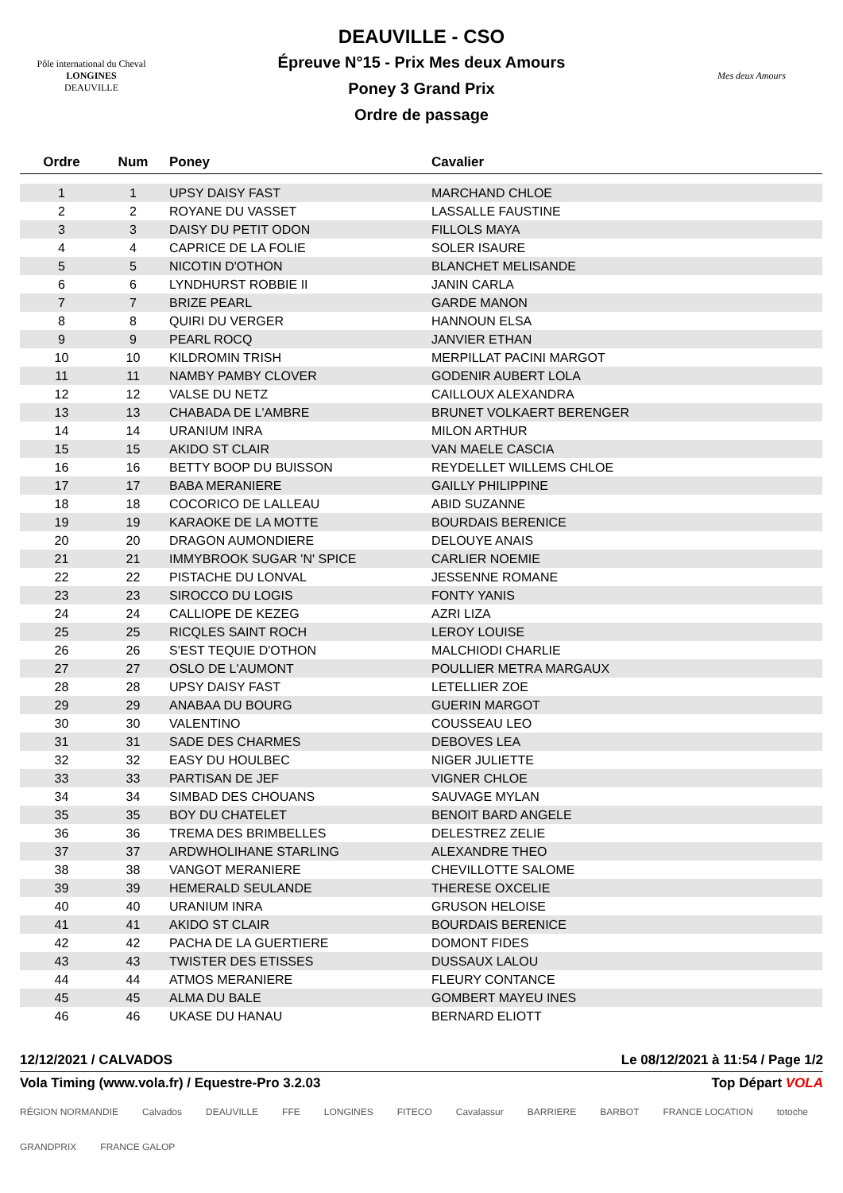Pôle international du Cheval
LONGINES
DEAUVILLE
DEAUVILLE - CSO
Épreuve N°15 - Prix Mes deux Amours
Poney 3 Grand Prix
Ordre de passage
Mes deux Amours
| Ordre | Num | Poney | Cavalier |
| --- | --- | --- | --- |
| 1 | 1 | UPSY DAISY FAST | MARCHAND CHLOE |
| 2 | 2 | ROYANE DU VASSET | LASSALLE FAUSTINE |
| 3 | 3 | DAISY DU PETIT ODON | FILLOLS MAYA |
| 4 | 4 | CAPRICE DE LA FOLIE | SOLER ISAURE |
| 5 | 5 | NICOTIN D'OTHON | BLANCHET MELISANDE |
| 6 | 6 | LYNDHURST ROBBIE II | JANIN CARLA |
| 7 | 7 | BRIZE PEARL | GARDE MANON |
| 8 | 8 | QUIRI DU VERGER | HANNOUN ELSA |
| 9 | 9 | PEARL ROCQ | JANVIER ETHAN |
| 10 | 10 | KILDROMIN TRISH | MERPILLAT PACINI MARGOT |
| 11 | 11 | NAMBY PAMBY CLOVER | GODENIR AUBERT LOLA |
| 12 | 12 | VALSE DU NETZ | CAILLOUX ALEXANDRA |
| 13 | 13 | CHABADA DE L'AMBRE | BRUNET VOLKAERT BERENGER |
| 14 | 14 | URANIUM INRA | MILON ARTHUR |
| 15 | 15 | AKIDO ST CLAIR | VAN MAELE CASCIA |
| 16 | 16 | BETTY BOOP DU BUISSON | REYDELLET WILLEMS CHLOE |
| 17 | 17 | BABA MERANIERE | GAILLY PHILIPPINE |
| 18 | 18 | COCORICO DE LALLEAU | ABID SUZANNE |
| 19 | 19 | KARAOKE DE LA MOTTE | BOURDAIS BERENICE |
| 20 | 20 | DRAGON AUMONDIERE | DELOUYE ANAIS |
| 21 | 21 | IMMYBROOK SUGAR 'N' SPICE | CARLIER NOEMIE |
| 22 | 22 | PISTACHE DU LONVAL | JESSENNE ROMANE |
| 23 | 23 | SIROCCO DU LOGIS | FONTY YANIS |
| 24 | 24 | CALLIOPE DE KEZEG | AZRI LIZA |
| 25 | 25 | RICQLES SAINT ROCH | LEROY LOUISE |
| 26 | 26 | S'EST TEQUIE D'OTHON | MALCHIODI CHARLIE |
| 27 | 27 | OSLO DE L'AUMONT | POULLIER METRA MARGAUX |
| 28 | 28 | UPSY DAISY FAST | LETELLIER ZOE |
| 29 | 29 | ANABAA DU BOURG | GUERIN MARGOT |
| 30 | 30 | VALENTINO | COUSSEAU LEO |
| 31 | 31 | SADE DES CHARMES | DEBOVES LEA |
| 32 | 32 | EASY DU HOULBEC | NIGER JULIETTE |
| 33 | 33 | PARTISAN DE JEF | VIGNER CHLOE |
| 34 | 34 | SIMBAD DES CHOUANS | SAUVAGE MYLAN |
| 35 | 35 | BOY DU CHATELET | BENOIT BARD ANGELE |
| 36 | 36 | TREMA DES BRIMBELLES | DELESTREZ ZELIE |
| 37 | 37 | ARDWHOLIHANE STARLING | ALEXANDRE THEO |
| 38 | 38 | VANGOT MERANIERE | CHEVILLOTTE SALOME |
| 39 | 39 | HEMERALD SEULANDE | THERESE OXCELIE |
| 40 | 40 | URANIUM INRA | GRUSON HELOISE |
| 41 | 41 | AKIDO ST CLAIR | BOURDAIS BERENICE |
| 42 | 42 | PACHA DE LA GUERTIERE | DOMONT FIDES |
| 43 | 43 | TWISTER DES ETISSES | DUSSAUX LALOU |
| 44 | 44 | ATMOS MERANIERE | FLEURY CONTANCE |
| 45 | 45 | ALMA DU BALE | GOMBERT MAYEU INES |
| 46 | 46 | UKASE DU HANAU | BERNARD ELIOTT |
12/12/2021 / CALVADOS Le 08/12/2021 à 11:54 / Page 1/2
Vola Timing (www.vola.fr) / Equestre-Pro 3.2.03 Top Départ VOLA
RÉGION NORMANDIE Calvados DEAUVILLE FFE LONGINES FITECO Cavalassur BARRIERE BARBOT FRANCE LOCATION totoche GRANDPRIX FRANCE GALOP